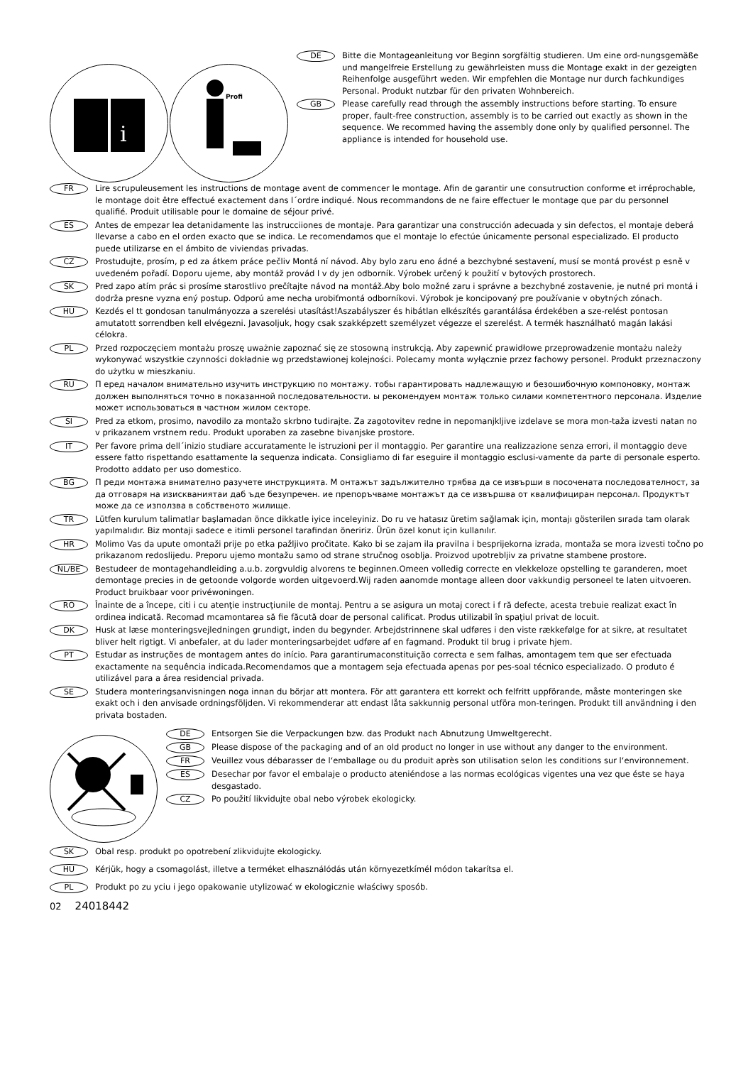i
Profi
DE Bitte die Montageanleitung vor Beginn sorgfältig studieren. Um eine ord-nungsgemäße und mangelfreie Erstellung zu gewährleisten muss die Montage exakt in der gezeigten Reihenfolge ausgeführt weden. Wir empfehlen die Montage nur durch fachkundiges Personal. Produkt nutzbar für den privaten Wohnbereich.
GB Please carefully read through the assembly instructions before starting. To ensure proper, fault-free construction, assembly is to be carried out exactly as shown in the sequence. We recommed having the assembly done only by qualified personnel. The appliance is intended for household use.
FR Lire scrupuleusement les instructions de montage avent de commencer le montage. Afin de garantir une consutruction conforme et irréprochable, le montage doit être effectué exactement dans l´ordre indiqué. Nous recommandons de ne faire effectuer le montage que par du personnel qualifié. Produit utilisable pour le domaine de séjour privé.
ES Antes de empezar lea detanidamente las instrucciiones de montaje. Para garantizar una construcción adecuada y sin defectos, el montaje deberá llevarse a cabo en el orden exacto que se indica. Le recomendamos que el montaje lo efectúe únicamente personal especializado. El producto puede utilizarse en el ámbito de viviendas privadas.
CZ Prostudujte, prosím, p ed za átkem práce pečliv Montá ní návod. Aby bylo zaru eno ádné a bezchybné sestavení, musí se montá provést p esně v uvedeném pořadí. Doporu ujeme, aby montáž provád l v dy jen odborník. Výrobek určený k použití v bytových prostorech.
SK Pred zapo atím prác si prosíme starostlivo prečítajte návod na montáž.Aby bolo možné zaru i správne a bezchybné zostavenie, je nutné pri montá i dodrža presne vyzna ený postup. Odporú ame necha urobiťmontá odborníkovi. Výrobok je koncipovaný pre používanie v obytných zónach.
HU Kezdés el tt gondosan tanulmányozza a szerelési utasítást!Aszabályszer és hibátlan elkészítés garantálása érdekében a sze-relést pontosan amutatott sorrendben kell elvégezni. Javasoljuk, hogy csak szakképzett személyzet végezze el szerelést. A termék használható magán lakási célokra.
PL Przed rozpoczęciem montażu proszę uważnie zapoznać się ze stosowną instrukcją. Aby zapewnić prawidłowe przeprowadzenie montażu należy wykonywać wszystkie czynności dokładnie wg przedstawionej kolejności. Polecamy monta wyłącznie przez fachowy personel. Produkt przeznaczony do użytku w mieszkaniu.
RU П еред началом внимательно изучить инструкцию по монтажу. тобы гарантировать надлежащую и безошибочную компоновку, монтаж должен выполняться точно в показанной последовательности. ы рекомендуем монтаж только силами компетентного персонала. Изделие может использоваться в частном жилом секторе.
SI Pred za etkom, prosimo, navodilo za montažo skrbno tudirajte. Za zagotovitev redne in nepomanjkljive izdelave se mora mon-taža izvesti natan no v prikazanem vrstnem redu. Produkt uporaben za zasebne bivanjske prostore.
IT Per favore prima dell´inizio studiare accuratamente le istruzioni per il montaggio. Per garantire una realizzazione senza errori, il montaggio deve essere fatto rispettando esattamente la sequenza indicata. Consigliamo di far eseguire il montaggio esclusi-vamente da parte di personale esperto. Prodotto addato per uso domestico.
BG П реди монтажа внимателно разучете инструкцията. М онтажът задължително трябва да се извърши в посочената последователност, за да отговаря на изискваниятаи даб ъде безупречен. ие препоръчваме монтажът да се извършва от квалифициран персонал. Продуктът може да се използва в собственото жилище.
TR Lütfen kurulum talimatlar başlamadan önce dikkatle iyice inceleyiniz. Do ru ve hatasız üretim sağlamak için, montajı gösterilen sırada tam olarak yapılmalıdır. Biz montaji sadece e itimli personel tarafindan öneririz. Ürün özel konut için kullanılır.
HR Molimo Vas da upute omontaži prije po etka pažljivo pročitate. Kako bi se zajam ila pravilna i besprijekorna izrada, montaža se mora izvesti točno po prikazanom redoslijedu. Preporu ujemo montažu samo od strane stručnog osoblja. Proizvod upotrebljiv za privatne stambene prostore.
NL/BE Bestudeer de montagehandleiding a.u.b. zorgvuldig alvorens te beginnen.Omeen volledig correcte en vlekkeloze opstelling te garanderen, moet demontage precies in de getoonde volgorde worden uitgevoerd.Wij raden aanomde montage alleen door vakkundig personeel te laten uitvoeren. Product bruikbaar voor privéwoningen.
RO Înainte de a începe, citi i cu atenţie instrucţiunile de montaj. Pentru a se asigura un motaj corect i f ră defecte, acesta trebuie realizat exact în ordinea indicată. Recomad mcamontarea să fie făcută doar de personal calificat. Produs utilizabil în spaţiul privat de locuit.
DK Husk at læse monteringsvejledningen grundigt, inden du begynder. Arbejdstrinnene skal udføres i den viste rækkefølge for at sikre, at resultatet bliver helt rigtigt. Vi anbefaler, at du lader monteringsarbejdet udføre af en fagmand. Produkt til brug i private hjem.
PT Estudar as instruções de montagem antes do início. Para garantirumaconstituição correcta e sem falhas, amontagem tem que ser efectuada exactamente na sequência indicada.Recomendamos que a montagem seja efectuada apenas por pes-soal técnico especializado. O produto é utilizável para a área residencial privada.
SE Studera monteringsanvisningen noga innan du börjar att montera. För att garantera ett korrekt och felfritt uppförande, måste monteringen ske exakt och i den anvisade ordningsföljden. Vi rekommenderar att endast låta sakkunnig personal utföra mon-teringen. Produkt till användning i den privata bostaden.
DE Entsorgen Sie die Verpackungen bzw. das Produkt nach Abnutzung Umweltgerecht.
GB Please dispose of the packaging and of an old product no longer in use without any danger to the environment.
FR Veuillez vous débarasser de l‘emballage ou du produit après son utilisation selon les conditions sur l‘environnement.
ES Desechar por favor el embalaje o producto ateniéndose a las normas ecológicas vigentes una vez que éste se haya desgastado.
CZ Po použití likvidujte obal nebo výrobek ekologicky.
SK Obal resp. produkt po opotrebení zlikvidujte ekologicky.
HU Kérjük, hogy a csomagolást, illetve a terméket elhasználódás után környezetkímél módon takarítsa el.
PL Produkt po zu yciu i jego opakowanie utylizować w ekologicznie właściwy sposób.
02 24018442